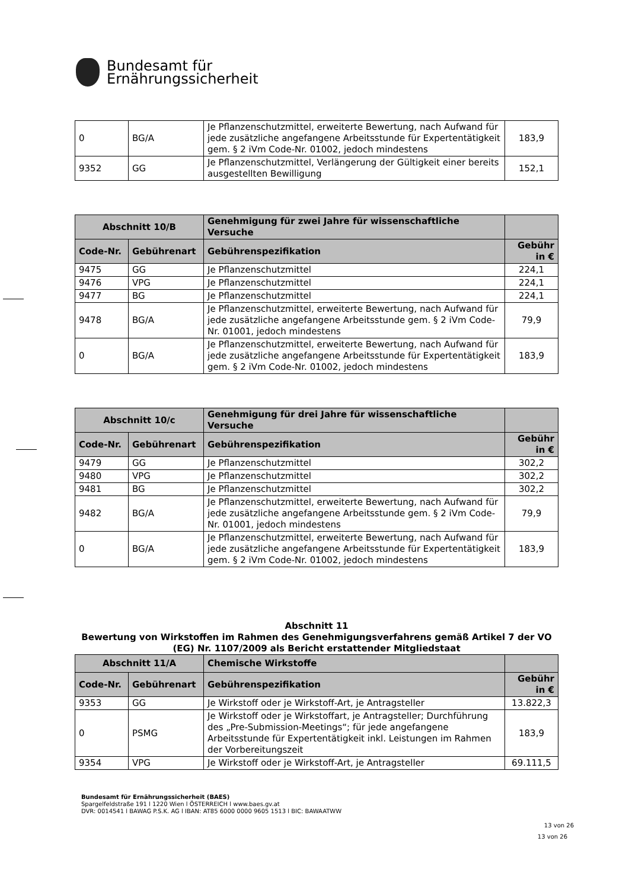Bundesamt für
Ernährungssicherheit
| 0 | BG/A | Je Pflanzenschutzmittel, erweiterte Bewertung, nach Aufwand für jede zusätzliche angefangene Arbeitsstunde für Expertentätigkeit gem. § 2 iVm Code-Nr. 01002, jedoch mindestens | 183,9 |
| 9352 | GG | Je Pflanzenschutzmittel, Verlängerung der Gültigkeit einer bereits ausgestellten Bewilligung | 152,1 |
| Abschnitt 10/B | | Genehmigung für zwei Jahre für wissenschaftliche Versuche | |
| --- | --- | --- | --- |
| Code-Nr. | Gebührenart | Gebührenspezifikation | Gebühr in € |
| 9475 | GG | Je Pflanzenschutzmittel | 224,1 |
| 9476 | VPG | Je Pflanzenschutzmittel | 224,1 |
| 9477 | BG | Je Pflanzenschutzmittel | 224,1 |
| 9478 | BG/A | Je Pflanzenschutzmittel, erweiterte Bewertung, nach Aufwand für jede zusätzliche angefangene Arbeitsstunde gem. § 2 iVm Code-Nr. 01001, jedoch mindestens | 79,9 |
| 0 | BG/A | Je Pflanzenschutzmittel, erweiterte Bewertung, nach Aufwand für jede zusätzliche angefangene Arbeitsstunde für Expertentätigkeit gem. § 2 iVm Code-Nr. 01002, jedoch mindestens | 183,9 |
| Abschnitt 10/c | | Genehmigung für drei Jahre für wissenschaftliche Versuche | |
| --- | --- | --- | --- |
| Code-Nr. | Gebührenart | Gebührenspezifikation | Gebühr in € |
| 9479 | GG | Je Pflanzenschutzmittel | 302,2 |
| 9480 | VPG | Je Pflanzenschutzmittel | 302,2 |
| 9481 | BG | Je Pflanzenschutzmittel | 302,2 |
| 9482 | BG/A | Je Pflanzenschutzmittel, erweiterte Bewertung, nach Aufwand für jede zusätzliche angefangene Arbeitsstunde gem. § 2 iVm Code-Nr. 01001, jedoch mindestens | 79,9 |
| 0 | BG/A | Je Pflanzenschutzmittel, erweiterte Bewertung, nach Aufwand für jede zusätzliche angefangene Arbeitsstunde für Expertentätigkeit gem. § 2 iVm Code-Nr. 01002, jedoch mindestens | 183,9 |
Abschnitt 11
Bewertung von Wirkstoffen im Rahmen des Genehmigungsverfahrens gemäß Artikel 7 der VO (EG) Nr. 1107/2009 als Bericht erstattender Mitgliedstaat
| Abschnitt 11/A | | Chemische Wirkstoffe | |
| --- | --- | --- | --- |
| Code-Nr. | Gebührenart | Gebührenspezifikation | Gebühr in € |
| 9353 | GG | Je Wirkstoff oder je Wirkstoff-Art, je Antragsteller | 13.822,3 |
| 0 | PSMG | Je Wirkstoff oder je Wirkstoffart, je Antragsteller; Durchführung des „Pre-Submission-Meetings“; für jede angefangene Arbeitsstunde für Expertentätigkeit inkl. Leistungen im Rahmen der Vorbereitungszeit | 183,9 |
| 9354 | VPG | Je Wirkstoff oder je Wirkstoff-Art, je Antragsteller | 69.111,5 |
Bundesamt für Ernährungssicherheit (BAES)
Spargelfeldstraße 191 l 1220 Wien l ÖSTERREICH l www.baes.gv.at
DVR: 0014541 l BAWAG P.S.K. AG l IBAN: AT85 6000 0000 9605 1513 l BIC: BAWAATWW
13 von 26
13 von 26